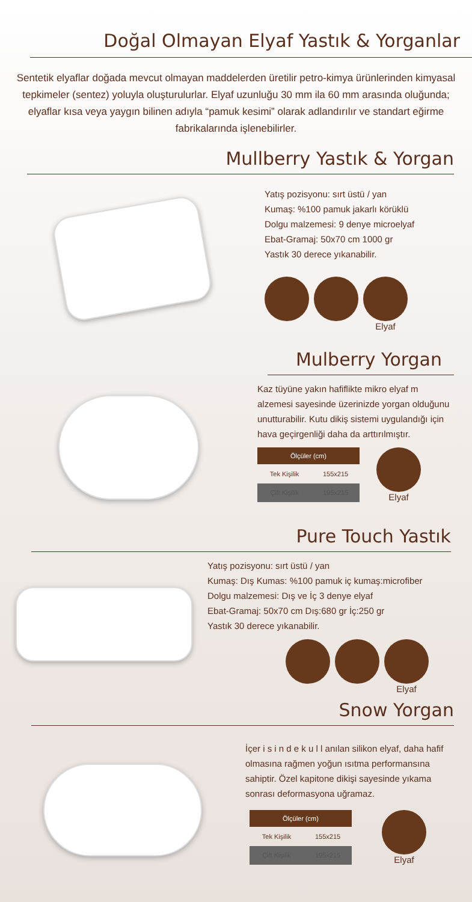Doğal Olmayan Elyaf Yastık & Yorganlar
Sentetik elyaflar doğada mevcut olmayan maddelerden üretilir petro-kimya ürünlerinden kimyasal tepkimeler (sentez) yoluyla oluşturulurlar. Elyaf uzunluğu 30 mm ila 60 mm arasında oluğunda; elyaflar kısa veya yaygın bilinen adıyla “pamuk kesimi” olarak adlandırılır ve standart eğirme fabrikalarında işlenebilirler.
Mullberry Yastık & Yorgan
Yatış pozisyonu: sırt üstü / yan
Kumaş: %100 pamuk jakarlı körüklü
Dolgu malzemesi: 9 denye microelyaf
Ebat-Gramaj: 50x70 cm 1000 gr
Yastık 30 derece yıkanabilir.
Elyaf
Mulberry Yorgan
Kaz tüyüne yakın hafiflikte mikro elyaf m alzemesi sayesinde üzerinizde yorgan olduğunu unutturabilir. Kutu dikiş sistemi uygulandığı için hava geçirgenliği daha da arttırılmıştır.
| Ölçüler (cm) | |
| --- | --- |
| Tek Kişilik | 155x215 |
| Çift Kişilik | 195x215 |
Elyaf
Pure Touch Yastık
Yatış pozisyonu: sırt üstü / yan
Kumaş: Dış Kumas: %100 pamuk iç kumaş:microfiber
Dolgu malzemesi: Dış ve İç 3 denye elyaf
Ebat-Gramaj: 50x70 cm Dış:680 gr İç:250 gr
Yastık 30 derece yıkanabilir.
Elyaf
Snow Yorgan
İçer i s i n d e k u l l anılan silikon elyaf, daha hafif olmasına rağmen yoğun ısıtma performansına sahiptir. Özel kapitone dikişi sayesinde yıkama sonrası deformasyona uğramaz.
| Ölçüler (cm) | |
| --- | --- |
| Tek Kişilik | 155x215 |
| Çift Kişilik | 195x215 |
Elyaf